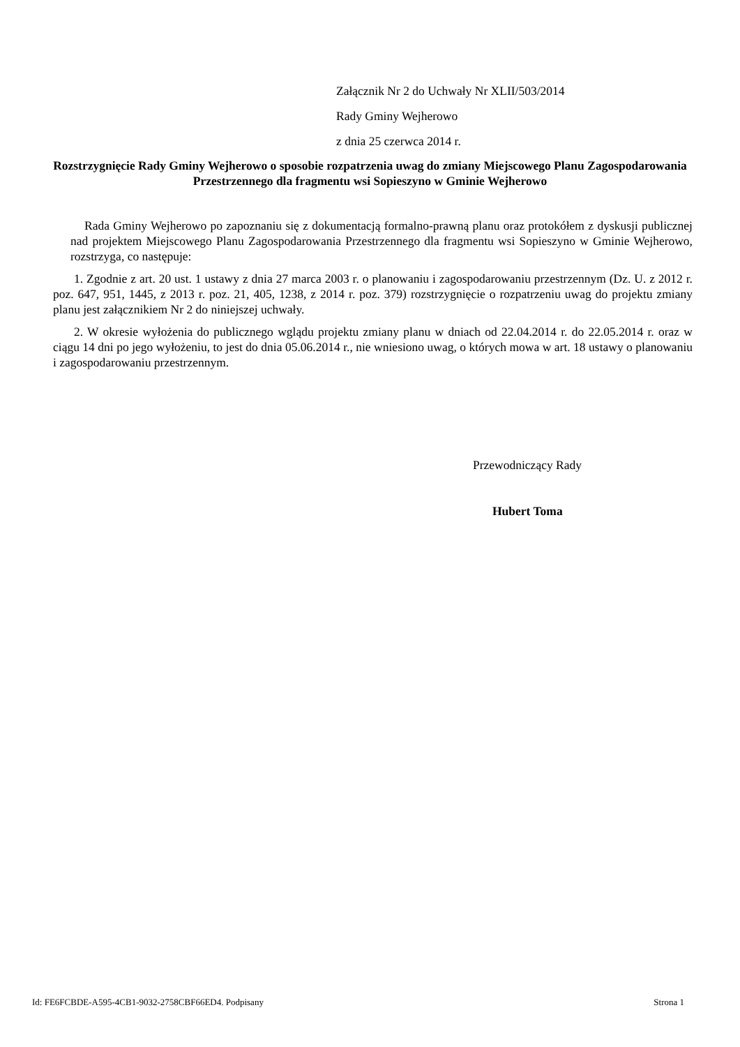Załącznik Nr 2 do Uchwały Nr XLII/503/2014
Rady Gminy Wejherowo
z dnia 25 czerwca 2014 r.
Rozstrzygnięcie Rady Gminy Wejherowo o sposobie rozpatrzenia uwag do zmiany Miejscowego Planu Zagospodarowania Przestrzennego dla fragmentu wsi Sopieszyno w Gminie Wejherowo
Rada Gminy Wejherowo po zapoznaniu się z dokumentacją formalno-prawną planu oraz protokółem z dyskusji publicznej nad projektem Miejscowego Planu Zagospodarowania Przestrzennego dla fragmentu wsi Sopieszyno w Gminie Wejherowo, rozstrzyga, co następuje:
1. Zgodnie z art. 20 ust. 1 ustawy z dnia 27 marca 2003 r. o planowaniu i zagospodarowaniu przestrzennym (Dz. U. z 2012 r. poz. 647, 951, 1445, z 2013 r. poz. 21, 405, 1238, z 2014 r. poz. 379) rozstrzygnięcie o rozpatrzeniu uwag do projektu zmiany planu jest załącznikiem Nr 2 do niniejszej uchwały.
2. W okresie wyłożenia do publicznego wglądu projektu zmiany planu w dniach od 22.04.2014 r. do 22.05.2014 r. oraz w ciągu 14 dni po jego wyłożeniu, to jest do dnia 05.06.2014 r., nie wniesiono uwag, o których mowa w art. 18 ustawy o planowaniu i zagospodarowaniu przestrzennym.
Przewodniczący Rady
Hubert Toma
Id: FE6FCBDE-A595-4CB1-9032-2758CBF66ED4. Podpisany Strona 1